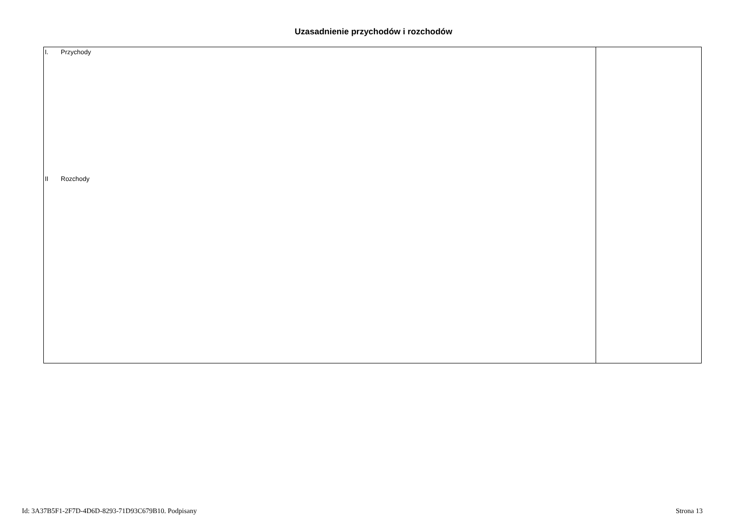Uzasadnienie przychodów i rozchodów
| I. Przychody II Rozchody | |
Id: 3A37B5F1-2F7D-4D6D-8293-71D93C679B10. Podpisany Strona 13